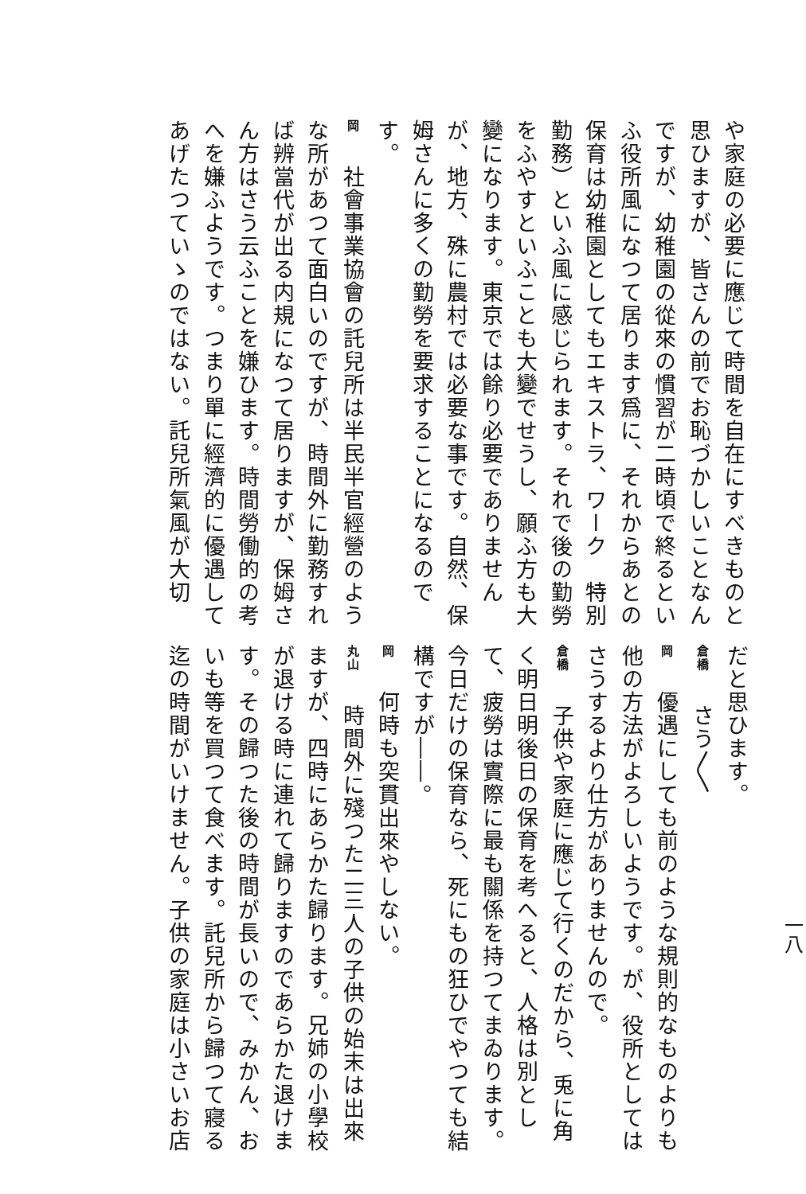一八
や家庭の必要に應じて時間を自在にすべきものと思ひますが、皆さんの前でお恥づかしいことなんですが、幼稚園の從來の慣習が二時頃で終るといふ役所風になつて居ります爲に、それからあとの保育は幼稚園としてもエキストラ、ワーク　特別勤務）といふ風に感じられます。それで後の勤勞をふやすといふことも大變でせうし、願ふ方も大變になります。東京では餘り必要でありませんが、地方、殊に農村では必要な事です。自然、保姆さんに多くの勤勞を要求することになるのです。
岡　社會事業協會の託兒所は半民半官經營のような所があつて面白いのですが、時間外に勤務すれば辨當代が出る内規になつて居りますが、保姆さん方はさう云ふことを嫌ひます。時間勞働的の考へを嫌ふようです。つまり單に經濟的に優遇してあげたつていゝのではない。託兒所氣風が大切
だと思ひます。
倉橋　さう〳〵
岡　優遇にしても前のような規則的なものよりも他の方法がよろしいようです。が、役所としてはさうするより仕方がありませんので。
倉橋　子供や家庭に應じて行くのだから、兎に角く明日明後日の保育を考へると、人格は別として、疲勞は實際に最も關係を持つてまゐります。今日だけの保育なら、死にもの狂ひでやつても結構ですが――。
岡　何時も突貫出來やしない。
丸山　時間外に殘つた二三人の子供の始末は出來ますが、四時にあらかた歸ります。兄姉の小學校が退ける時に連れて歸りますのであらかた退けます。その歸つた後の時間が長いので、みかん、おいも等を買つて食べます。託兒所から歸つて寢る迄の時間がいけません。子供の家庭は小さいお店